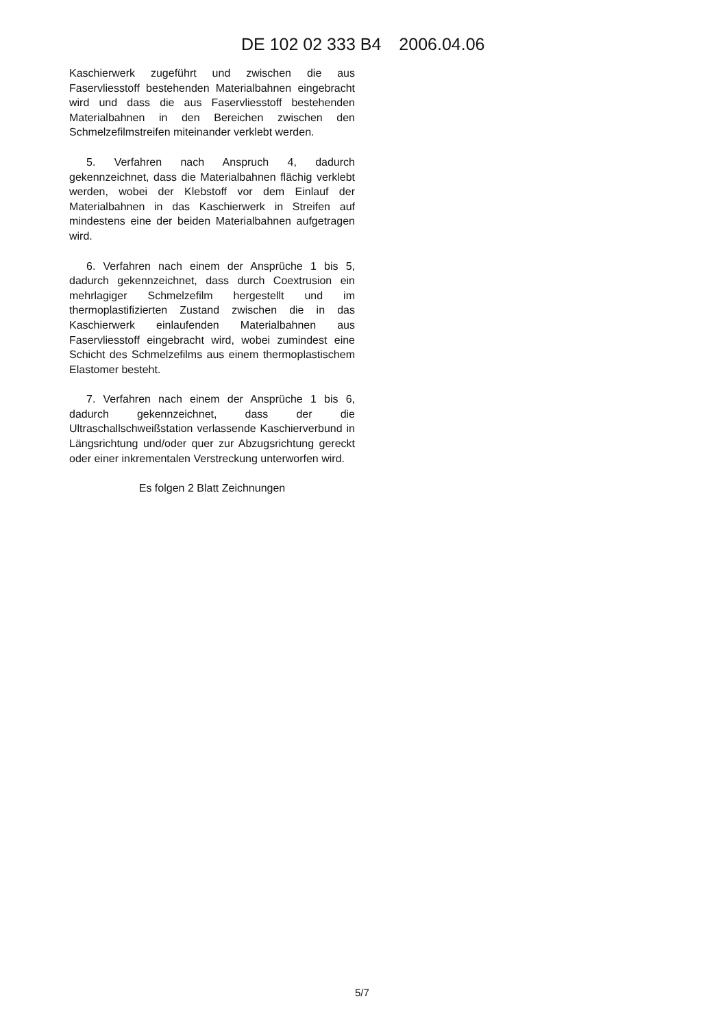DE 102 02 333 B4 2006.04.06
Kaschierwerk zugeführt und zwischen die aus Faservliesstoff bestehenden Materialbahnen eingebracht wird und dass die aus Faservliesstoff bestehenden Materialbahnen in den Bereichen zwischen den Schmelzefilmstreifen miteinander verklebt werden.
5. Verfahren nach Anspruch 4, dadurch gekennzeichnet, dass die Materialbahnen flächig verklebt werden, wobei der Klebstoff vor dem Einlauf der Materialbahnen in das Kaschierwerk in Streifen auf mindestens eine der beiden Materialbahnen aufgetragen wird.
6. Verfahren nach einem der Ansprüche 1 bis 5, dadurch gekennzeichnet, dass durch Coextrusion ein mehrlagiger Schmelzefilm hergestellt und im thermoplastifizierten Zustand zwischen die in das Kaschierwerk einlaufenden Materialbahnen aus Faservliesstoff eingebracht wird, wobei zumindest eine Schicht des Schmelzefilms aus einem thermoplastischem Elastomer besteht.
7. Verfahren nach einem der Ansprüche 1 bis 6, dadurch gekennzeichnet, dass der die Ultraschallschweißstation verlassende Kaschierverbund in Längsrichtung und/oder quer zur Abzugsrichtung gereckt oder einer inkrementalen Verstreckung unterworfen wird.
Es folgen 2 Blatt Zeichnungen
5/7